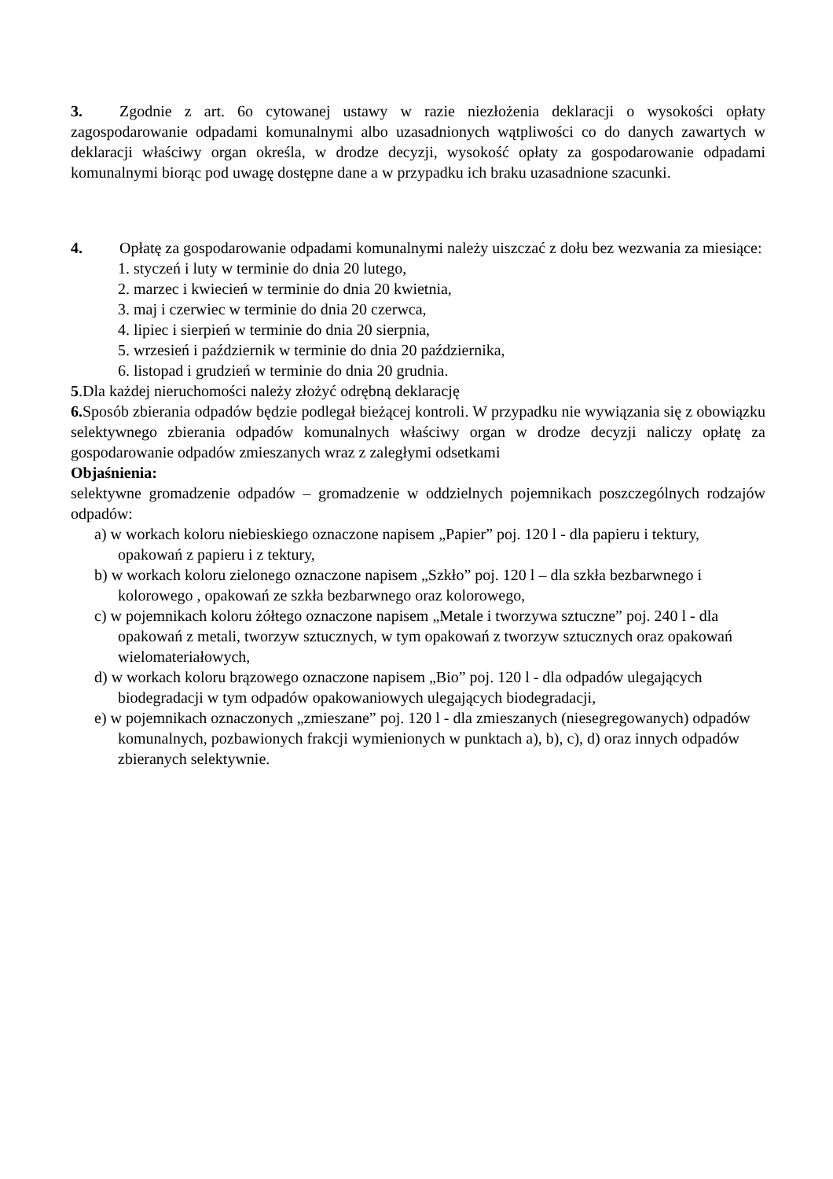3. Zgodnie z art. 6o cytowanej ustawy w razie niezłożenia deklaracji o wysokości opłaty zagospodarowanie odpadami komunalnymi albo uzasadnionych wątpliwości co do danych zawartych w deklaracji właściwy organ określa, w drodze decyzji, wysokość opłaty za gospodarowanie odpadami komunalnymi biorąc pod uwagę dostępne dane a w przypadku ich braku uzasadnione szacunki.
4. Opłatę za gospodarowanie odpadami komunalnymi należy uiszczać z dołu bez wezwania za miesiące:
1. styczeń i luty w terminie do dnia 20 lutego,
2. marzec i kwiecień w terminie do dnia 20 kwietnia,
3. maj i czerwiec w terminie do dnia 20 czerwca,
4. lipiec i sierpień w terminie do dnia 20 sierpnia,
5. wrzesień i październik w terminie do dnia 20 października,
6. listopad i grudzień w terminie do dnia 20 grudnia.
5.Dla każdej nieruchomości należy złożyć odrębną deklarację
6. Sposób zbierania odpadów będzie podlegał bieżącej kontroli. W przypadku nie wywiązania się z obowiązku selektywnego zbierania odpadów komunalnych właściwy organ w drodze decyzji naliczy opłatę za gospodarowanie odpadów zmieszanych wraz z zaległymi odsetkami
Objaśnienia:
selektywne gromadzenie odpadów – gromadzenie w oddzielnych pojemnikach poszczególnych rodzajów odpadów:
a) w workach koloru niebieskiego oznaczone napisem „Papier” poj. 120 l - dla papieru i tektury, opakowań z papieru i z tektury,
b) w workach koloru zielonego oznaczone napisem „Szkło” poj. 120 l – dla szkła bezbarwnego i kolorowego , opakowań ze szkła bezbarwnego oraz kolorowego,
c) w pojemnikach koloru żółtego oznaczone napisem „Metale i tworzywa sztuczne” poj. 240 l - dla opakowań z metali, tworzyw sztucznych, w tym opakowań z tworzyw sztucznych oraz opakowań wielomateriałowych,
d) w workach koloru brązowego oznaczone napisem „Bio” poj. 120 l - dla odpadów ulegających biodegradacji w tym odpadów opakowaniowych ulegających biodegradacji,
e) w pojemnikach oznaczonych „zmieszane” poj. 120 l - dla zmieszanych (niesegregowanych) odpadów komunalnych, pozbawionych frakcji wymienionych w punktach a), b), c), d) oraz innych odpadów zbieranych selektywnie.